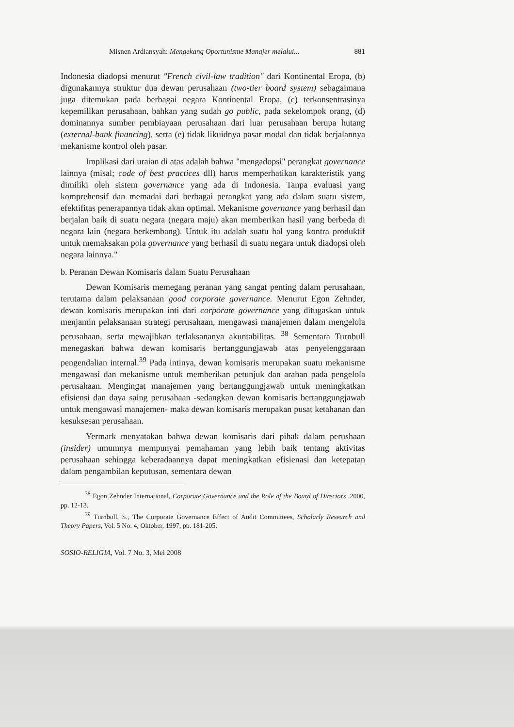Misnen Ardiansyah: Mengekang Oportunisme Manajer melalui... 881
Indonesia diadopsi menurut "French civil-law tradition" dari Kontinental Eropa, (b) digunakannya struktur dua dewan perusahaan (two-tier board system) sebagaimana juga ditemukan pada berbagai negara Kontinental Eropa, (c) terkonsentrasinya kepemilikan perusahaan, bahkan yang sudah go public, pada sekelompok orang, (d) dominannya sumber pembiayaan perusahaan dari luar perusahaan berupa hutang (external-bank financing), serta (e) tidak likuidnya pasar modal dan tidak berjalannya mekanisme kontrol oleh pasar.
Implikasi dari uraian di atas adalah bahwa "mengadopsi" perangkat governance lainnya (misal; code of best practices dll) harus memperhatikan karakteristik yang dimiliki oleh sistem governance yang ada di Indonesia. Tanpa evaluasi yang komprehensif dan memadai dari berbagai perangkat yang ada dalam suatu sistem, efektifitas penerapannya tidak akan optimal. Mekanisme governance yang berhasil dan berjalan baik di suatu negara (negara maju) akan memberikan hasil yang berbeda di negara lain (negara berkembang). Untuk itu adalah suatu hal yang kontra produktif untuk memaksakan pola governance yang berhasil di suatu negara untuk diadopsi oleh negara lainnya."
b. Peranan Dewan Komisaris dalam Suatu Perusahaan
Dewan Komisaris memegang peranan yang sangat penting dalam perusahaan, terutama dalam pelaksanaan good corporate governance. Menurut Egon Zehnder, dewan komisaris merupakan inti dari corporate governance yang ditugaskan untuk menjamin pelaksanaan strategi perusahaan, mengawasi manajemen dalam mengelola perusahaan, serta mewajibkan terlaksananya akuntabilitas. <sup>38</sup> Sementara Turnbull menegaskan bahwa dewan komisaris bertanggungjawab atas penyelenggaraan pengendalian internal.<sup>39</sup> Pada intinya, dewan komisaris merupakan suatu mekanisme mengawasi dan mekanisme untuk memberikan petunjuk dan arahan pada pengelola perusahaan. Mengingat manajemen yang bertanggungjawab untuk meningkatkan efisiensi dan daya saing perusahaan -sedangkan dewan komisaris bertanggungjawab untuk mengawasi manajemen- maka dewan komisaris merupakan pusat ketahanan dan kesuksesan perusahaan.
Yermark menyatakan bahwa dewan komisaris dari pihak dalam perushaan (insider) umumnya mempunyai pemahaman yang lebih baik tentang aktivitas perusahaan sehingga keberadaannya dapat meningkatkan efisienasi dan ketepatan dalam pengambilan keputusan, sementara dewan
<sup>38</sup> Egon Zehnder International, Corporate Governance and the Role of the Board of Directors, 2000, pp. 12-13.
<sup>39</sup> Turnbull, S., The Corporate Governance Effect of Audit Committees, Scholarly Research and Theory Papers, Vol. 5 No. 4, Oktober, 1997, pp. 181-205.
SOSIO-RELIGIA, Vol. 7 No. 3, Mei 2008